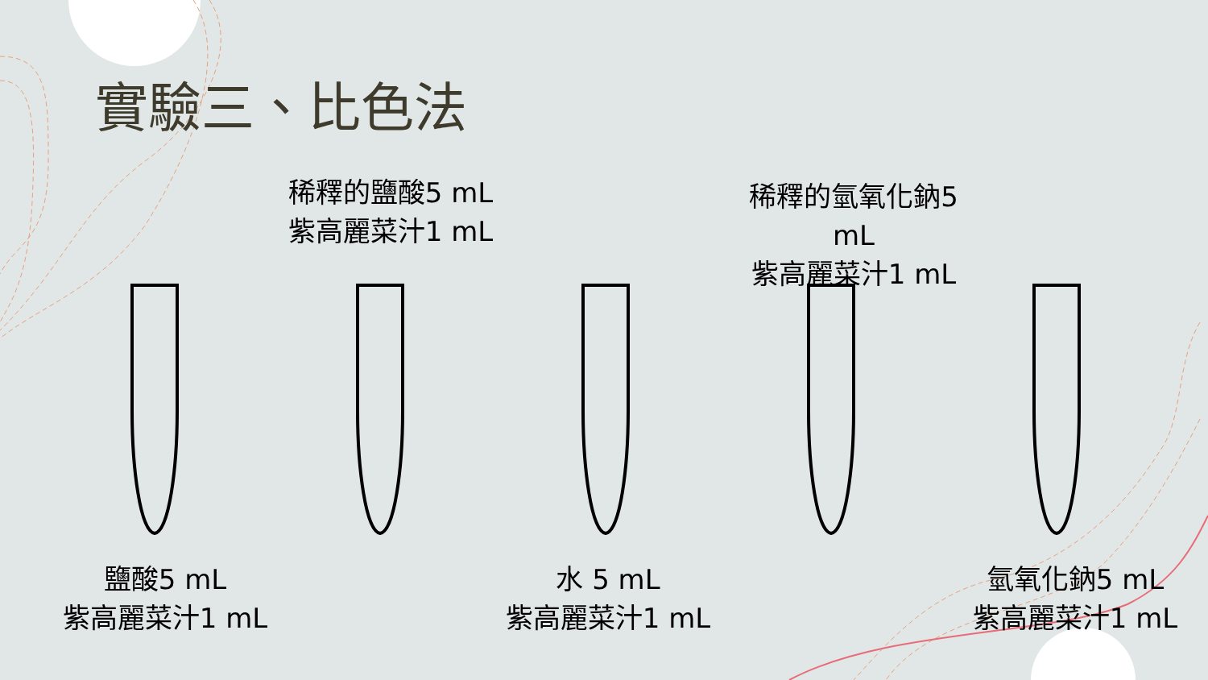實驗三、比色法
稀釋的鹽酸5 mL
紫高麗菜汁1 mL
稀釋的氫氧化鈉5 mL
紫高麗菜汁1 mL
鹽酸5 mL
紫高麗菜汁1 mL
水 5 mL
紫高麗菜汁1 mL
氫氧化鈉5 mL
紫高麗菜汁1 mL